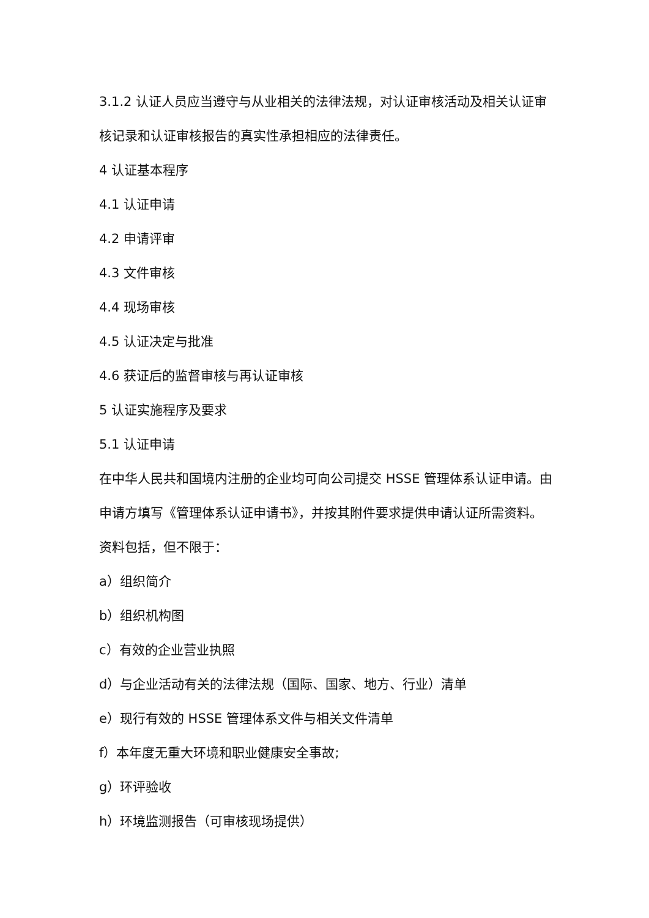3.1.2 认证人员应当遵守与从业相关的法律法规，对认证审核活动及相关认证审核记录和认证审核报告的真实性承担相应的法律责任。
4 认证基本程序
4.1 认证申请
4.2 申请评审
4.3 文件审核
4.4 现场审核
4.5 认证决定与批准
4.6 获证后的监督审核与再认证审核
5 认证实施程序及要求
5.1 认证申请
在中华人民共和国境内注册的企业均可向公司提交 HSSE 管理体系认证申请。由申请方填写《管理体系认证申请书》，并按其附件要求提供申请认证所需资料。资料包括，但不限于：
a）组织简介
b）组织机构图
c）有效的企业营业执照
d）与企业活动有关的法律法规（国际、国家、地方、行业）清单
e）现行有效的 HSSE 管理体系文件与相关文件清单
f）本年度无重大环境和职业健康安全事故;
g）环评验收
h）环境监测报告（可审核现场提供）